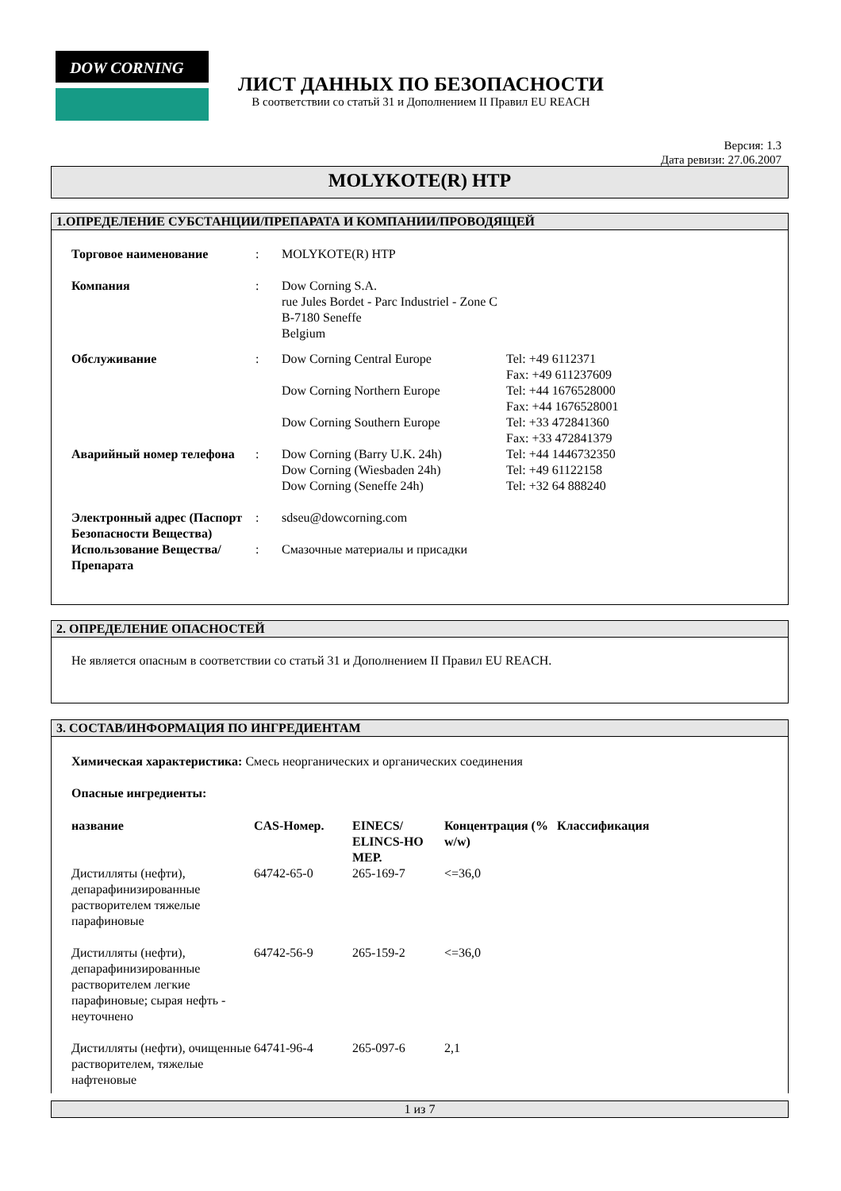DOW CORNING
ЛИСТ ДАННЫХ ПО БЕЗОПАСНОСТИ
В соответствии со статьй 31 и Дополнением II Правил EU REACH
Версия: 1.3
Дата ревизи: 27.06.2007
MOLYKOTE(R) HTP
1.ОПРЕДЕЛЕНИЕ СУБСТАНЦИИ/ПРЕПАРАТА И КОМПАНИИ/ПРОВОДЯЩЕЙ
| Торговое наименование | : | MOLYKOTE(R) HTP | |
| Компания | : | Dow Corning S.A. rue Jules Bordet - Parc Industriel - Zone C B-7180 Seneffe Belgium | |
| Обслуживание | : | Dow Corning Central Europe | Tel: +49 6112371 Fax: +49 611237609 |
| | | Dow Corning Northern Europe | Tel: +44 1676528000 Fax: +44 1676528001 |
| | | Dow Corning Southern Europe | Tel: +33 472841360 Fax: +33 472841379 |
| Аварийный номер телефона | : | Dow Corning (Barry U.K. 24h) Dow Corning (Wiesbaden 24h) Dow Corning (Seneffe 24h) | Tel: +44 1446732350 Tel: +49 61122158 Tel: +32 64 888240 |
| Электронный адрес (Паспорт Безопасности Вещества) | : | sdseu@dowcorning.com | |
| Использование Вещества/Препарата | : | Смазочные материалы и присадки | |
2. ОПРЕДЕЛЕНИЕ ОПАСНОСТЕЙ
Не является опасным в соответствии со статьй 31 и Дополнением II Правил EU REACH.
3. СОСТАВ/ИНФОРМАЦИЯ ПО ИНГРЕДИЕНТАМ
Химическая характеристика: Смесь неорганических и органических соединения
Опасные ингредиенты:
| название | CAS-Номер. | EINECS/ ELINCS-НО МЕР. | Концентрация (% w/w) | Классификация |
| --- | --- | --- | --- | --- |
| Дистилляты (нефти), депарафинизированные растворителем тяжелые парафиновые | 64742-65-0 | 265-169-7 | <=36,0 | |
| Дистилляты (нефти), депарафинизированные растворителем легкие парафиновые; сырая нефть - неуточнено | 64742-56-9 | 265-159-2 | <=36,0 | |
| Дистилляты (нефти), очищенные растворителем, тяжелые нафтеновые | 64741-96-4 | 265-097-6 | 2,1 | |
1 из 7